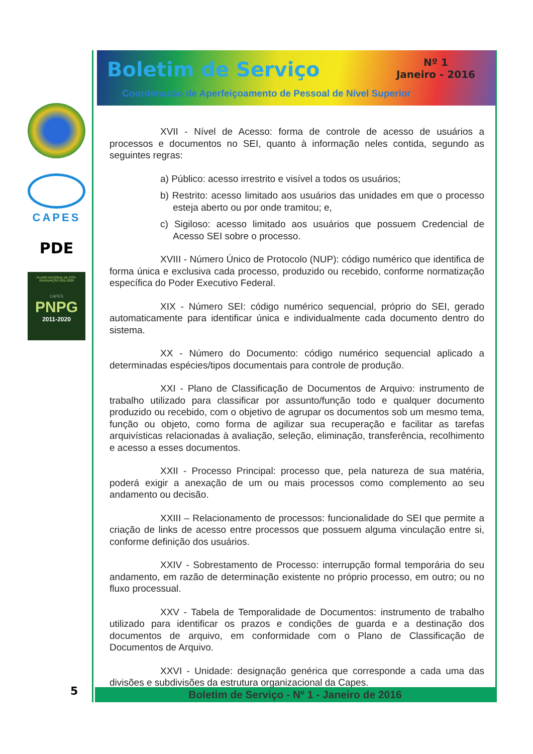CAPES
PDE
PLANO NACIONAL DE PÓS-GRADUAÇÃO 2011-2020
CAPES
PNPG
2011-2020
Boletim de Serviço
Nº 1
Janeiro - 2016
Coordenação de Aperfeiçoamento de Pessoal de Nível Superior
XVII - Nível de Acesso: forma de controle de acesso de usuários a processos e documentos no SEI, quanto à informação neles contida, segundo as seguintes regras:
a) Público: acesso irrestrito e visível a todos os usuários;
b) Restrito: acesso limitado aos usuários das unidades em que o processo esteja aberto ou por onde tramitou; e,
c) Sigiloso: acesso limitado aos usuários que possuem Credencial de Acesso SEI sobre o processo.
XVIII - Número Único de Protocolo (NUP): código numérico que identifica de forma única e exclusiva cada processo, produzido ou recebido, conforme normatização específica do Poder Executivo Federal.
XIX - Número SEI: código numérico sequencial, próprio do SEI, gerado automaticamente para identificar única e individualmente cada documento dentro do sistema.
XX - Número do Documento: código numérico sequencial aplicado a determinadas espécies/tipos documentais para controle de produção.
XXI - Plano de Classificação de Documentos de Arquivo: instrumento de trabalho utilizado para classificar por assunto/função todo e qualquer documento produzido ou recebido, com o objetivo de agrupar os documentos sob um mesmo tema, função ou objeto, como forma de agilizar sua recuperação e facilitar as tarefas arquivísticas relacionadas à avaliação, seleção, eliminação, transferência, recolhimento e acesso a esses documentos.
XXII - Processo Principal: processo que, pela natureza de sua matéria, poderá exigir a anexação de um ou mais processos como complemento ao seu andamento ou decisão.
XXIII – Relacionamento de processos: funcionalidade do SEI que permite a criação de links de acesso entre processos que possuem alguma vinculação entre si, conforme definição dos usuários.
XXIV - Sobrestamento de Processo: interrupção formal temporária do seu andamento, em razão de determinação existente no próprio processo, em outro; ou no fluxo processual.
XXV - Tabela de Temporalidade de Documentos: instrumento de trabalho utilizado para identificar os prazos e condições de guarda e a destinação dos documentos de arquivo, em conformidade com o Plano de Classificação de Documentos de Arquivo.
XXVI - Unidade: designação genérica que corresponde a cada uma das divisões e subdivisões da estrutura organizacional da Capes.
Boletim de Serviço - Nº 1 - Janeiro de 2016
5